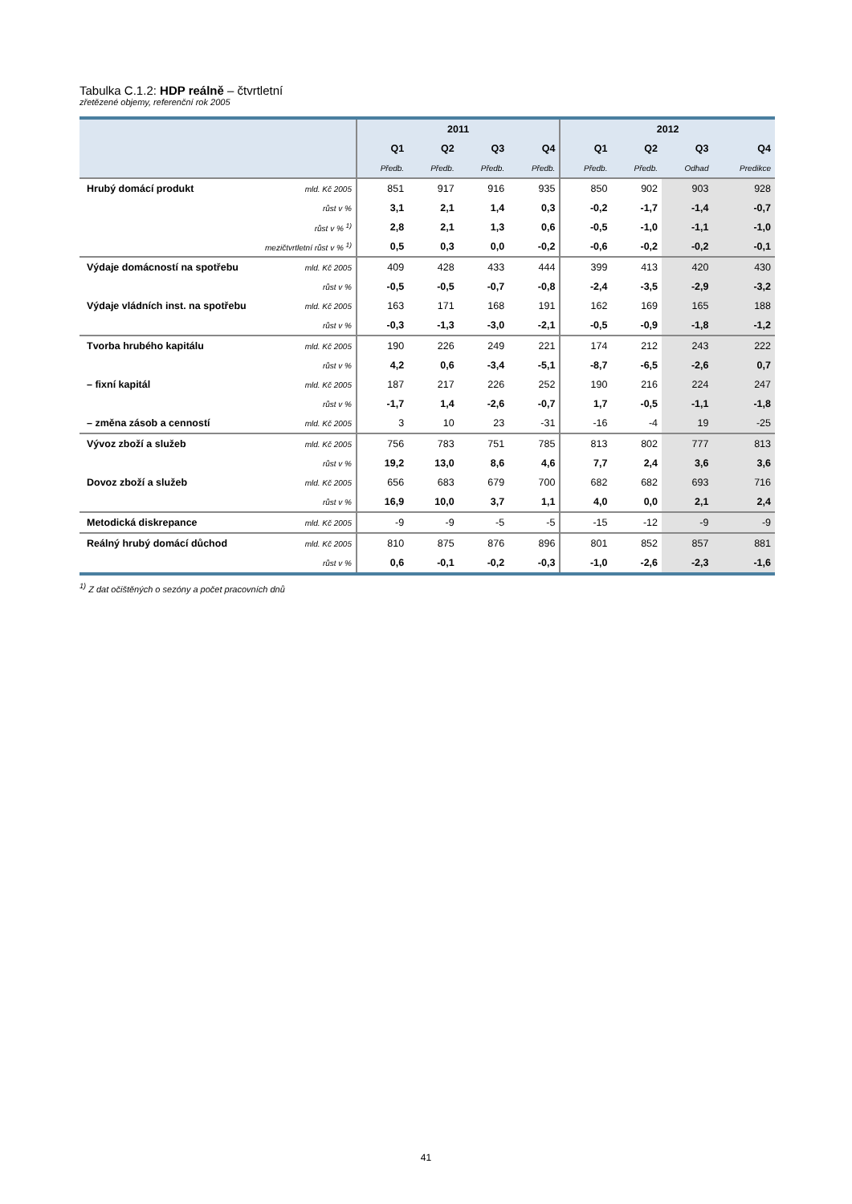Tabulka C.1.2: HDP reálně – čtvrtletní
zřetězené objemy, referenční rok 2005
| | | 2011 | | | | 2012 | | | |
| --- | --- | --- | --- | --- | --- | --- | --- | --- | --- |
| | | Q1 | Q2 | Q3 | Q4 | Q1 | Q2 | Q3 | Q4 |
| | | Předb. | Předb. | Předb. | Předb. | Předb. | Předb. | Odhad | Predikce |
| Hrubý domácí produkt | mld. Kč 2005 | 851 | 917 | 916 | 935 | 850 | 902 | 903 | 928 |
| | růst v % | 3,1 | 2,1 | 1,4 | 0,3 | -0,2 | -1,7 | -1,4 | -0,7 |
| | růst v % <sup>1)</sup> | 2,8 | 2,1 | 1,3 | 0,6 | -0,5 | -1,0 | -1,1 | -1,0 |
| mezičtvrtletní růst v % <sup>1)</sup> | | 0,5 | 0,3 | 0,0 | -0,2 | -0,6 | -0,2 | -0,2 | -0,1 |
| Výdaje domácností na spotřebu | mld. Kč 2005 | 409 | 428 | 433 | 444 | 399 | 413 | 420 | 430 |
| | růst v % | -0,5 | -0,5 | -0,7 | -0,8 | -2,4 | -3,5 | -2,9 | -3,2 |
| Výdaje vládních inst. na spotřebu | mld. Kč 2005 | 163 | 171 | 168 | 191 | 162 | 169 | 165 | 188 |
| | růst v % | -0,3 | -1,3 | -3,0 | -2,1 | -0,5 | -0,9 | -1,8 | -1,2 |
| Tvorba hrubého kapitálu | mld. Kč 2005 | 190 | 226 | 249 | 221 | 174 | 212 | 243 | 222 |
| | růst v % | 4,2 | 0,6 | -3,4 | -5,1 | -8,7 | -6,5 | -2,6 | 0,7 |
| – fixní kapitál | mld. Kč 2005 | 187 | 217 | 226 | 252 | 190 | 216 | 224 | 247 |
| | růst v % | -1,7 | 1,4 | -2,6 | -0,7 | 1,7 | -0,5 | -1,1 | -1,8 |
| – změna zásob a cenností | mld. Kč 2005 | 3 | 10 | 23 | -31 | -16 | -4 | 19 | -25 |
| Vývoz zboží a služeb | mld. Kč 2005 | 756 | 783 | 751 | 785 | 813 | 802 | 777 | 813 |
| | růst v % | 19,2 | 13,0 | 8,6 | 4,6 | 7,7 | 2,4 | 3,6 | 3,6 |
| Dovoz zboží a služeb | mld. Kč 2005 | 656 | 683 | 679 | 700 | 682 | 682 | 693 | 716 |
| | růst v % | 16,9 | 10,0 | 3,7 | 1,1 | 4,0 | 0,0 | 2,1 | 2,4 |
| Metodická diskrepance | mld. Kč 2005 | -9 | -9 | -5 | -5 | -15 | -12 | -9 | -9 |
| Reálný hrubý domácí důchod | mld. Kč 2005 | 810 | 875 | 876 | 896 | 801 | 852 | 857 | 881 |
| | růst v % | 0,6 | -0,1 | -0,2 | -0,3 | -1,0 | -2,6 | -2,3 | -1,6 |
<sup>1)</sup> Z dat očištěných o sezóny a počet pracovních dnů
41